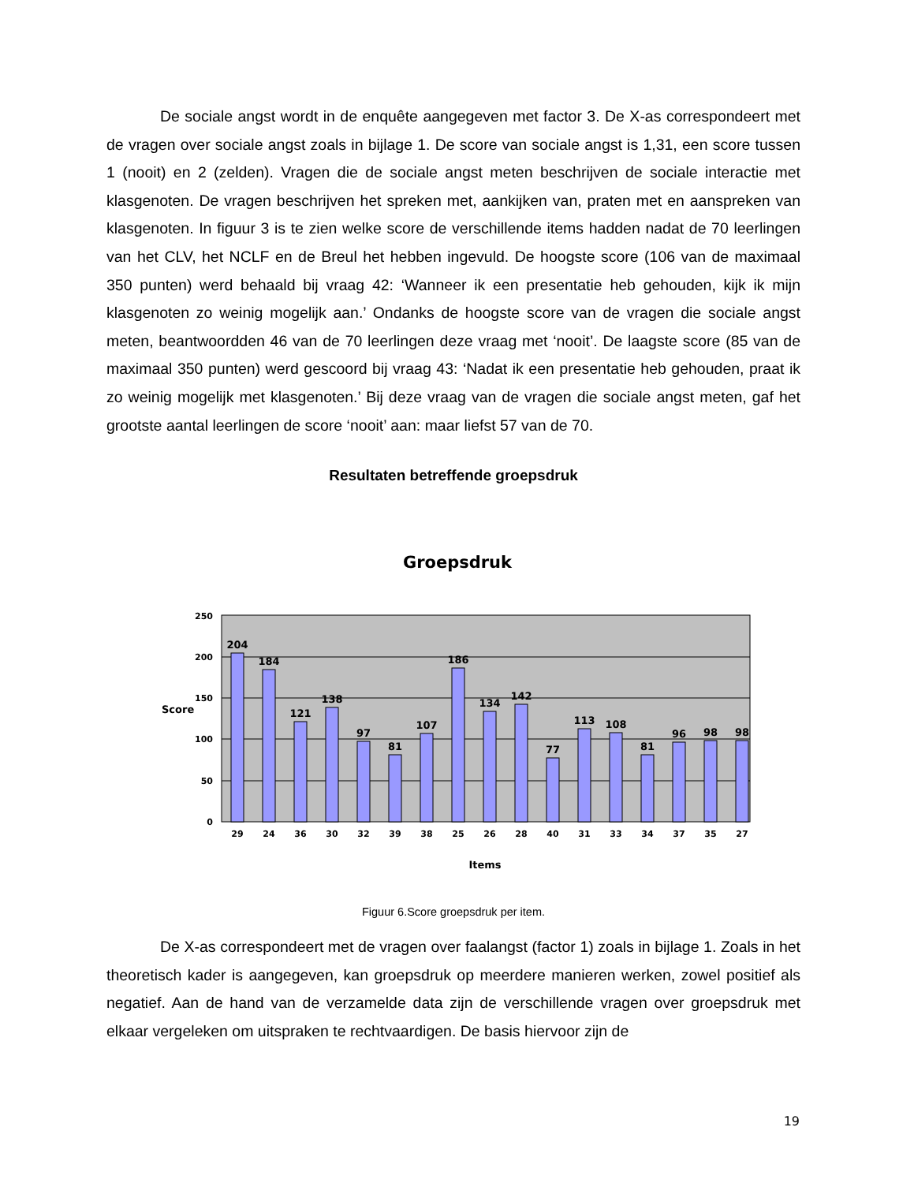De sociale angst wordt in de enquête aangegeven met factor 3. De X-as correspondeert met de vragen over sociale angst zoals in bijlage 1. De score van sociale angst is 1,31, een score tussen 1 (nooit) en 2 (zelden). Vragen die de sociale angst meten beschrijven de sociale interactie met klasgenoten. De vragen beschrijven het spreken met, aankijken van, praten met en aanspreken van klasgenoten. In figuur 3 is te zien welke score de verschillende items hadden nadat de 70 leerlingen van het CLV, het NCLF en de Breul het hebben ingevuld. De hoogste score (106 van de maximaal 350 punten) werd behaald bij vraag 42: ‘Wanneer ik een presentatie heb gehouden, kijk ik mijn klasgenoten zo weinig mogelijk aan.’ Ondanks de hoogste score van de vragen die sociale angst meten, beantwoordden 46 van de 70 leerlingen deze vraag met ‘nooit’. De laagste score (85 van de maximaal 350 punten) werd gescoord bij vraag 43: ‘Nadat ik een presentatie heb gehouden, praat ik zo weinig mogelijk met klasgenoten.’ Bij deze vraag van de vragen die sociale angst meten, gaf het grootste aantal leerlingen de score ‘nooit’ aan: maar liefst 57 van de 70.
Resultaten betreffende groepsdruk
Groepsdruk
250
200
150
100
50
0
Score
204
184
121
138
97
81
107
186
134
142
77
113
108
81
96
98
98
29
24
36
30
32
39
38
25
26
28
40
31
33
34
37
35
27
Items
Figuur 6.Score groepsdruk per item.
De X-as correspondeert met de vragen over faalangst (factor 1) zoals in bijlage 1. Zoals in het theoretisch kader is aangegeven, kan groepsdruk op meerdere manieren werken, zowel positief als negatief. Aan de hand van de verzamelde data zijn de verschillende vragen over groepsdruk met elkaar vergeleken om uitspraken te rechtvaardigen. De basis hiervoor zijn de
19